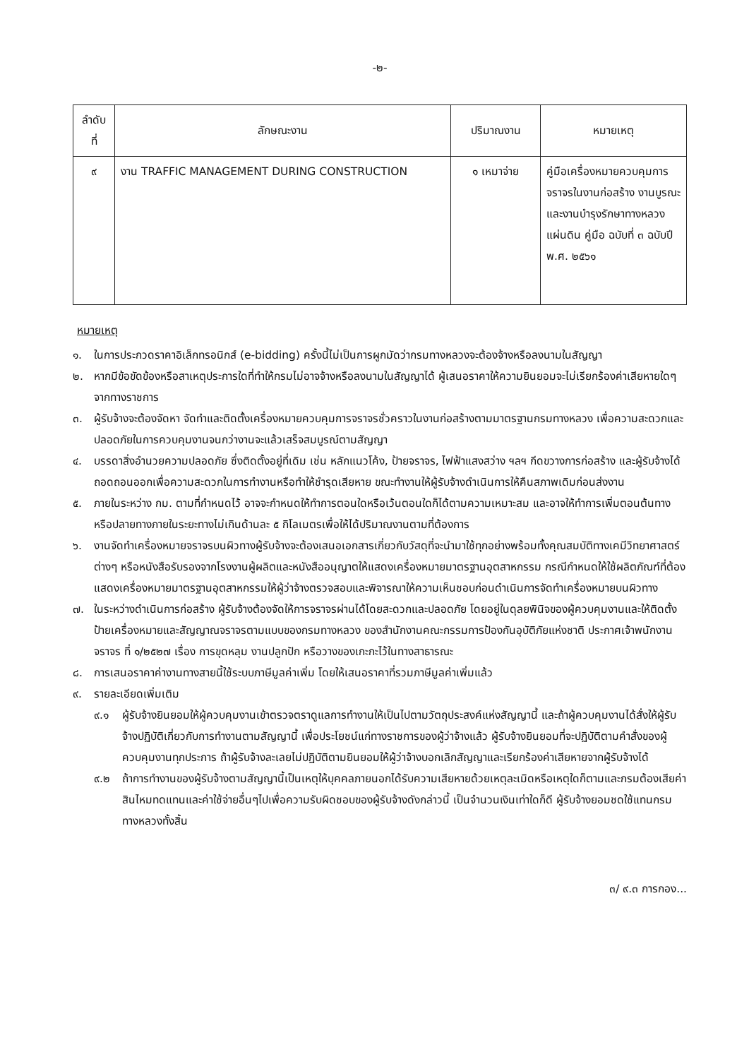-๒-
| ลำดับ ที่ | ลักษณะงาน | ปริมาณงาน | หมายเหตุ |
| --- | --- | --- | --- |
| ๙ | งาน TRAFFIC MANAGEMENT DURING CONSTRUCTION | ๑ เหมาจ่าย | คู่มือเครื่องหมายควบคุมการจราจรในงานก่อสร้าง งานบูรณะและงานบำรุงรักษาทางหลวงแผ่นดิน คู่มือ ฉบับที่ ๓ ฉบับปี พ.ศ. ๒๕๖๑ |
หมายเหตุ
๑. ในการประกวดราคาอิเล็กทรอนิกส์ (e-bidding) ครั้งนี้ไม่เป็นการผูกมัดว่ากรมทางหลวงจะต้องจ้างหรือลงนามในสัญญา
๒. หากมีข้อขัดข้องหรือสาเหตุประการใดที่ทำให้กรมไม่อาจจ้างหรือลงนามในสัญญาได้ ผู้เสนอราคาให้ความยินยอมจะไม่เรียกร้องค่าเสียหายใดๆ จากทางราชการ
๓. ผู้รับจ้างจะต้องจัดหา จัดทำและติดตั้งเครื่องหมายควบคุมการจราจรชั่วคราวในงานก่อสร้างตามมาตรฐานกรมทางหลวง เพื่อความสะดวกและปลอดภัยในการควบคุมงานจนกว่างานจะแล้วเสร็จสมบูรณ์ตามสัญญา
๔. บรรดาสิ่งอำนวยความปลอดภัย ซึ่งติดตั้งอยู่ที่เดิม เช่น หลักแนวโค้ง, ป้ายจราจร, ไฟฟ้าแสงสว่าง ฯลฯ กีดขวางการก่อสร้าง และผู้รับจ้างได้ถอดถอนออกเพื่อความสะดวกในการทำงานหรือทำให้ชำรุดเสียหาย ขณะทำงานให้ผู้รับจ้างดำเนินการให้คืนสภาพเดิมก่อนส่งงาน
๕. ภายในระหว่าง กม. ตามที่กำหนดไว้ อาจจะกำหนดให้ทำการตอนใดหรือเว้นตอนใดก็ได้ตามความเหมาะสม และอาจให้ทำการเพิ่มตอนต้นทางหรือปลายทางภายในระยะทางไม่เกินด้านละ ๕ กิโลเมตรเพื่อให้ได้ปริมาณงานตามที่ต้องการ
๖. งานจัดทำเครื่องหมายจราจรบนผิวทางผู้รับจ้างจะต้องเสนอเอกสารเกี่ยวกับวัสดุที่จะนำมาใช้ทุกอย่างพร้อมทั้งคุณสมบัติทางเคมีวิทยาศาสตร์ต่างๆ หรือหนังสือรับรองจากโรงงานผู้ผลิตและหนังสืออนุญาตให้แสดงเครื่องหมายมาตรฐานอุตสาหกรรม กรณีกำหนดให้ใช้ผลิตภัณฑ์ที่ต้องแสดงเครื่องหมายมาตรฐานอุตสาหกรรมให้ผู้ว่าจ้างตรวจสอบและพิจารณาให้ความเห็นชอบก่อนดำเนินการจัดทำเครื่องหมายบนผิวทาง
๗. ในระหว่างดำเนินการก่อสร้าง ผู้รับจ้างต้องจัดให้การจราจรผ่านได้โดยสะดวกและปลอดภัย โดยอยู่ในดุลยพินิจของผู้ควบคุมงานและให้ติดตั้งป้ายเครื่องหมายและสัญญาณจราจรตามแบบของกรมทางหลวง ของสำนักงานคณะกรรมการป้องกันอุบัติภัยแห่งชาติ ประกาศเจ้าพนักงานจราจร ที่ ๑/๒๕๒๗ เรื่อง การขุดหลุม งานปลูกปัก หรือวางของเกะกะไว้ในทางสาธารณะ
๘. การเสนอราคาค่างานทางสายนี้ใช้ระบบภาษีมูลค่าเพิ่ม โดยให้เสนอราคาที่รวมภาษีมูลค่าเพิ่มแล้ว
๙. รายละเอียดเพิ่มเติม
๙.๑ ผู้รับจ้างยินยอมให้ผู้ควบคุมงานเข้าตรวจตราดูแลการทำงานให้เป็นไปตามวัตถุประสงค์แห่งสัญญานี้ และถ้าผู้ควบคุมงานได้สั่งให้ผู้รับจ้างปฏิบัติเกี่ยวกับการทำงานตามสัญญานี้ เพื่อประโยชน์แก่ทางราชการของผู้ว่าจ้างแล้ว ผู้รับจ้างยินยอมที่จะปฏิบัติตามคำสั่งของผู้ควบคุมงานทุกประการ ถ้าผู้รับจ้างละเลยไม่ปฏิบัติตามยินยอมให้ผู้ว่าจ้างบอกเลิกสัญญาและเรียกร้องค่าเสียหายจากผู้รับจ้างได้
๙.๒ ถ้าการทำงานของผู้รับจ้างตามสัญญานี้เป็นเหตุให้บุคคลภายนอกได้รับความเสียหายด้วยเหตุละเมิดหรือเหตุใดก็ตามและกรมต้องเสียค่าสินไหมทดแทนและค่าใช้จ่ายอื่นๆไปเพื่อความรับผิดชอบของผู้รับจ้างดังกล่าวนี้ เป็นจำนวนเงินเท่าใดก็ดี ผู้รับจ้างยอมชดใช้แทนกรมทางหลวงทั้งสิ้น
๓/ ๙.๓ การกอง...